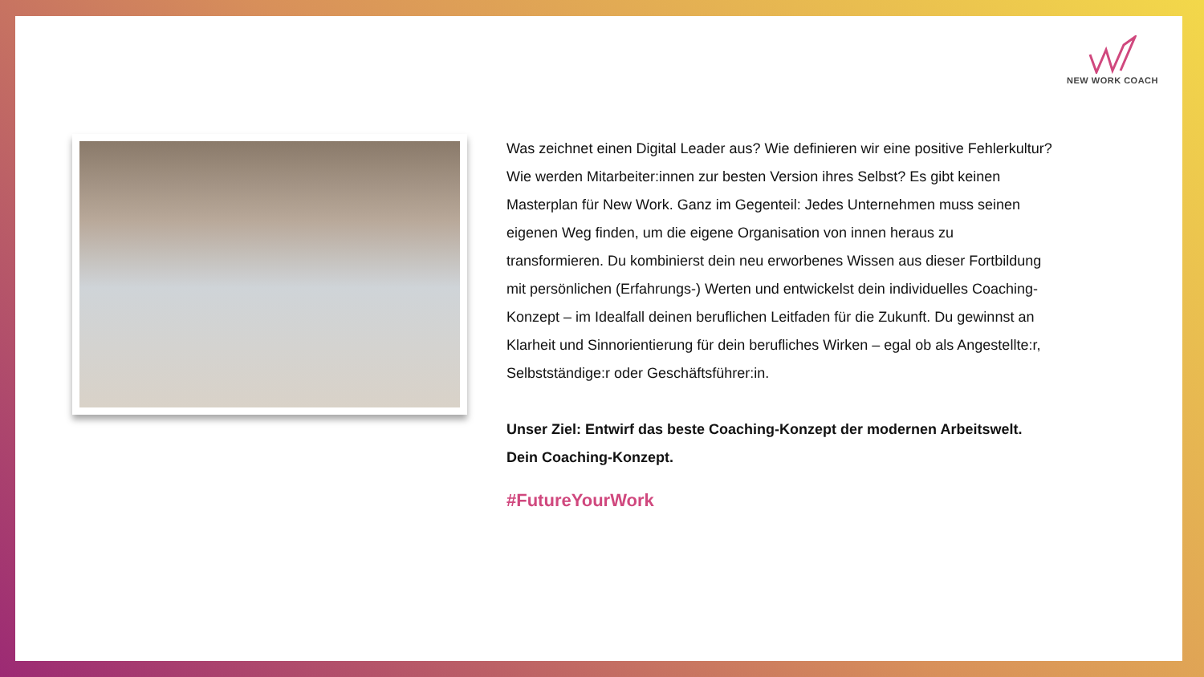NEW WORK COACH
Was zeichnet einen Digital Leader aus? Wie definieren wir eine positive Fehlerkultur? Wie werden Mitarbeiter:innen zur besten Version ihres Selbst? Es gibt keinen Masterplan für New Work. Ganz im Gegenteil: Jedes Unternehmen muss seinen eigenen Weg finden, um die eigene Organisation von innen heraus zu transformieren. Du kombinierst dein neu erworbenes Wissen aus dieser Fortbildung mit persönlichen (Erfahrungs-) Werten und entwickelst dein individuelles Coaching-Konzept – im Idealfall deinen beruflichen Leitfaden für die Zukunft. Du gewinnst an Klarheit und Sinnorientierung für dein berufliches Wirken – egal ob als Angestellte:r, Selbstständige:r oder Geschäftsführer:in.
Unser Ziel: Entwirf das beste Coaching-Konzept der modernen Arbeitswelt. Dein Coaching-Konzept.
#FutureYourWork